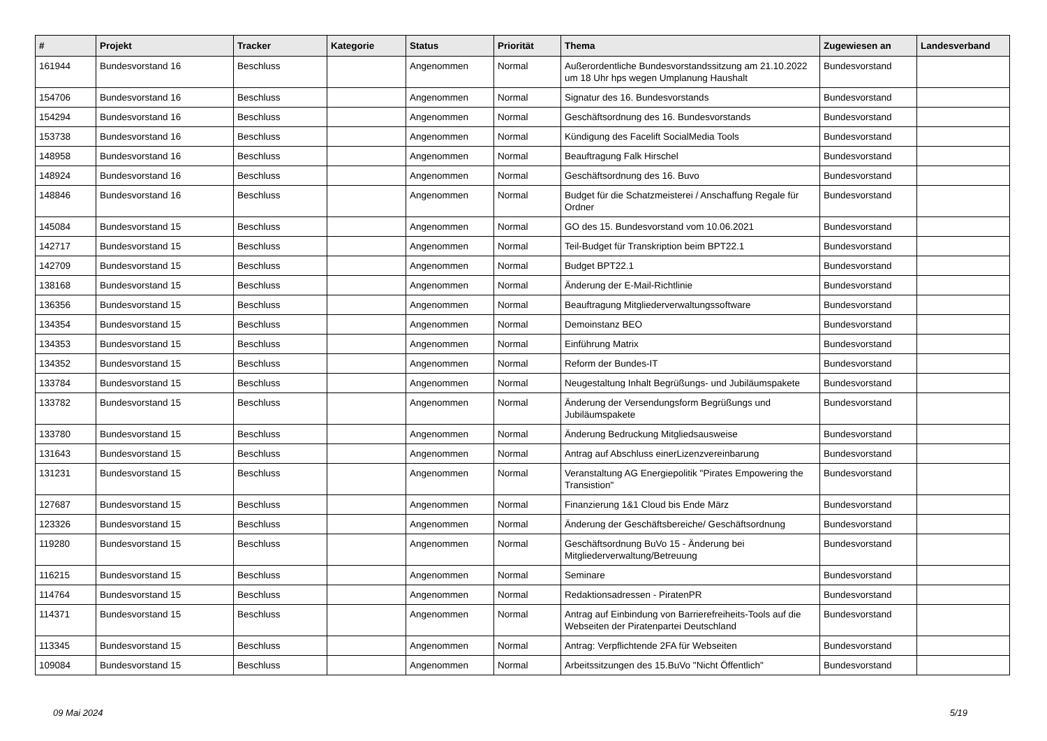| # | Projekt | Tracker | Kategorie | Status | Priorität | Thema | Zugewiesen an | Landesverband |
| --- | --- | --- | --- | --- | --- | --- | --- | --- |
| 161944 | Bundesvorstand 16 | Beschluss | | Angenommen | Normal | Außerordentliche Bundesvorstandssitzung am 21.10.2022 um 18 Uhr hps wegen Umplanung Haushalt | Bundesvorstand | |
| 154706 | Bundesvorstand 16 | Beschluss | | Angenommen | Normal | Signatur des 16. Bundesvorstands | Bundesvorstand | |
| 154294 | Bundesvorstand 16 | Beschluss | | Angenommen | Normal | Geschäftsordnung des 16. Bundesvorstands | Bundesvorstand | |
| 153738 | Bundesvorstand 16 | Beschluss | | Angenommen | Normal | Kündigung des Facelift SocialMedia Tools | Bundesvorstand | |
| 148958 | Bundesvorstand 16 | Beschluss | | Angenommen | Normal | Beauftragung Falk Hirschel | Bundesvorstand | |
| 148924 | Bundesvorstand 16 | Beschluss | | Angenommen | Normal | Geschäftsordnung des 16. Buvo | Bundesvorstand | |
| 148846 | Bundesvorstand 16 | Beschluss | | Angenommen | Normal | Budget für die Schatzmeisterei / Anschaffung Regale für Ordner | Bundesvorstand | |
| 145084 | Bundesvorstand 15 | Beschluss | | Angenommen | Normal | GO des 15. Bundesvorstand vom 10.06.2021 | Bundesvorstand | |
| 142717 | Bundesvorstand 15 | Beschluss | | Angenommen | Normal | Teil-Budget für Transkription beim BPT22.1 | Bundesvorstand | |
| 142709 | Bundesvorstand 15 | Beschluss | | Angenommen | Normal | Budget BPT22.1 | Bundesvorstand | |
| 138168 | Bundesvorstand 15 | Beschluss | | Angenommen | Normal | Änderung der E-Mail-Richtlinie | Bundesvorstand | |
| 136356 | Bundesvorstand 15 | Beschluss | | Angenommen | Normal | Beauftragung Mitgliederverwaltungssoftware | Bundesvorstand | |
| 134354 | Bundesvorstand 15 | Beschluss | | Angenommen | Normal | Demoinstanz BEO | Bundesvorstand | |
| 134353 | Bundesvorstand 15 | Beschluss | | Angenommen | Normal | Einführung Matrix | Bundesvorstand | |
| 134352 | Bundesvorstand 15 | Beschluss | | Angenommen | Normal | Reform der Bundes-IT | Bundesvorstand | |
| 133784 | Bundesvorstand 15 | Beschluss | | Angenommen | Normal | Neugestaltung Inhalt Begrüßungs- und Jubiläumspakete | Bundesvorstand | |
| 133782 | Bundesvorstand 15 | Beschluss | | Angenommen | Normal | Änderung der Versendungsform Begrüßungs und Jubiläumspakete | Bundesvorstand | |
| 133780 | Bundesvorstand 15 | Beschluss | | Angenommen | Normal | Änderung Bedruckung Mitgliedsausweise | Bundesvorstand | |
| 131643 | Bundesvorstand 15 | Beschluss | | Angenommen | Normal | Antrag auf Abschluss einerLizenzvereinbarung | Bundesvorstand | |
| 131231 | Bundesvorstand 15 | Beschluss | | Angenommen | Normal | Veranstaltung AG Energiepolitik "Pirates Empowering the Transistion" | Bundesvorstand | |
| 127687 | Bundesvorstand 15 | Beschluss | | Angenommen | Normal | Finanzierung 1&1 Cloud bis Ende März | Bundesvorstand | |
| 123326 | Bundesvorstand 15 | Beschluss | | Angenommen | Normal | Änderung der Geschäftsbereiche/ Geschäftsordnung | Bundesvorstand | |
| 119280 | Bundesvorstand 15 | Beschluss | | Angenommen | Normal | Geschäftsordnung BuVo 15 - Änderung bei Mitgliederverwaltung/Betreuung | Bundesvorstand | |
| 116215 | Bundesvorstand 15 | Beschluss | | Angenommen | Normal | Seminare | Bundesvorstand | |
| 114764 | Bundesvorstand 15 | Beschluss | | Angenommen | Normal | Redaktionsadressen - PiratenPR | Bundesvorstand | |
| 114371 | Bundesvorstand 15 | Beschluss | | Angenommen | Normal | Antrag auf Einbindung von Barrierefreiheits-Tools auf die Webseiten der Piratenpartei Deutschland | Bundesvorstand | |
| 113345 | Bundesvorstand 15 | Beschluss | | Angenommen | Normal | Antrag: Verpflichtende 2FA für Webseiten | Bundesvorstand | |
| 109084 | Bundesvorstand 15 | Beschluss | | Angenommen | Normal | Arbeitssitzungen des 15.BuVo "Nicht Öffentlich" | Bundesvorstand | |
09 Mai 2024 5/19